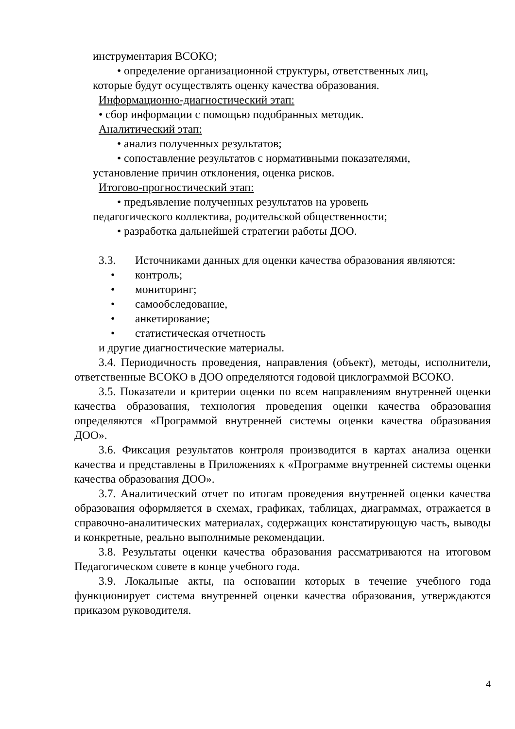инструментария ВСОКО;
• определение организационной структуры, ответственных лиц,
которые будут осуществлять оценку качества образования.
Информационно-диагностический этап:
• сбор информации с помощью подобранных методик.
Аналитический этап:
• анализ полученных результатов;
• сопоставление результатов с нормативными показателями,
установление причин отклонения, оценка рисков.
Итогово-прогностический этап:
• предъявление полученных результатов на уровень
педагогического коллектива, родительской общественности;
• разработка дальнейшей стратегии работы ДОО.
3.3. Источниками данных для оценки качества образования являются:
• контроль;
• мониторинг;
• самообследование,
• анкетирование;
• статистическая отчетность
и другие диагностические материалы.
3.4. Периодичность проведения, направления (объект), методы, исполнители, ответственные ВСОКО в ДОО определяются годовой циклограммой ВСОКО.
3.5. Показатели и критерии оценки по всем направлениям внутренней оценки качества образования, технология проведения оценки качества образования определяются «Программой внутренней системы оценки качества образования ДОО».
3.6. Фиксация результатов контроля производится в картах анализа оценки качества и представлены в Приложениях к «Программе внутренней системы оценки качества образования ДОО».
3.7. Аналитический отчет по итогам проведения внутренней оценки качества образования оформляется в схемах, графиках, таблицах, диаграммах, отражается в справочно-аналитических материалах, содержащих констатирующую часть, выводы и конкретные, реально выполнимые рекомендации.
3.8. Результаты оценки качества образования рассматриваются на итоговом Педагогическом совете в конце учебного года.
3.9. Локальные акты, на основании которых в течение учебного года функционирует система внутренней оценки качества образования, утверждаются приказом руководителя.
4